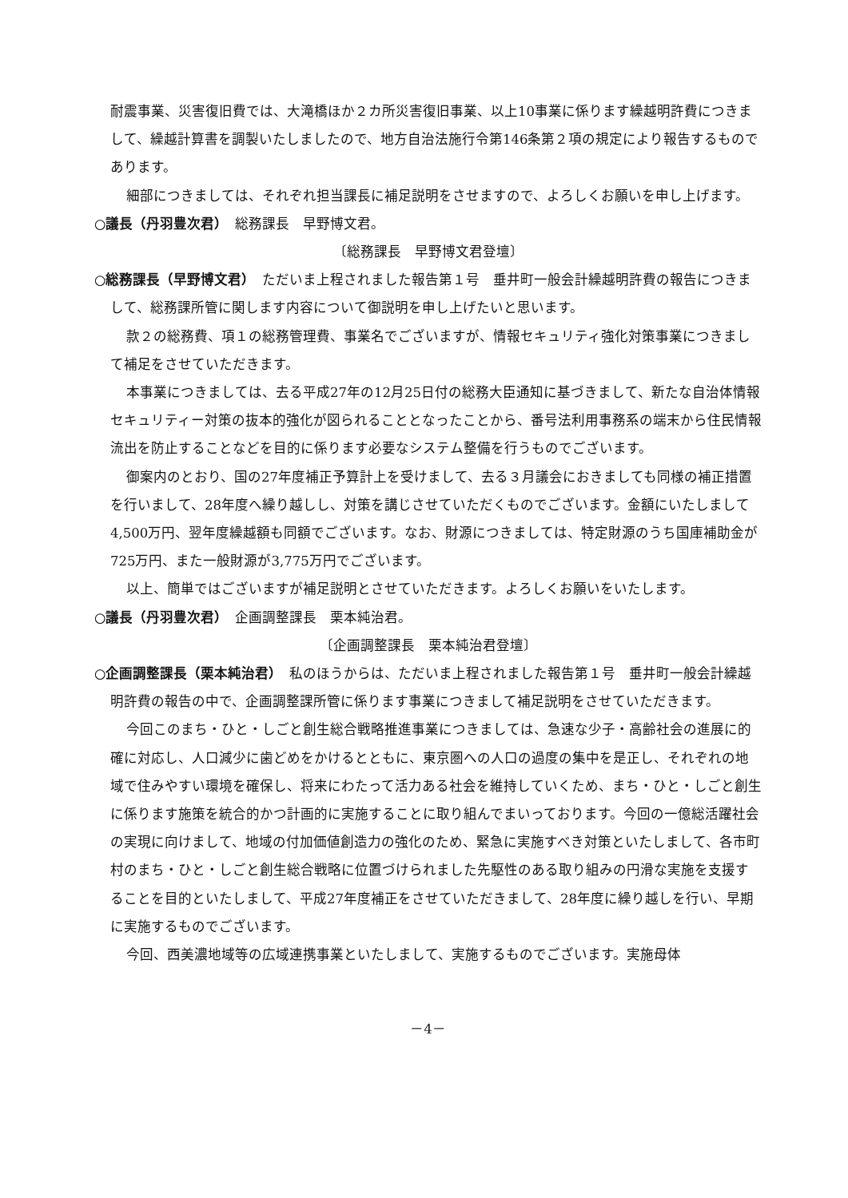耐震事業、災害復旧費では、大滝橋ほか２カ所災害復旧事業、以上10事業に係ります繰越明許費につきまして、繰越計算書を調製いたしましたので、地方自治法施行令第146条第２項の規定により報告するものであります。
細部につきましては、それぞれ担当課長に補足説明をさせますので、よろしくお願いを申し上げます。
○議長（丹羽豊次君）　総務課長　早野博文君。
〔総務課長　早野博文君登壇〕
○総務課長（早野博文君）　ただいま上程されました報告第１号　垂井町一般会計繰越明許費の報告につきまして、総務課所管に関します内容について御説明を申し上げたいと思います。
款２の総務費、項１の総務管理費、事業名でございますが、情報セキュリティ強化対策事業につきまして補足をさせていただきます。
本事業につきましては、去る平成27年の12月25日付の総務大臣通知に基づきまして、新たな自治体情報セキュリティー対策の抜本的強化が図られることとなったことから、番号法利用事務系の端末から住民情報流出を防止することなどを目的に係ります必要なシステム整備を行うものでございます。
御案内のとおり、国の27年度補正予算計上を受けまして、去る３月議会におきましても同様の補正措置を行いまして、28年度へ繰り越しし、対策を講じさせていただくものでございます。金額にいたしまして4,500万円、翌年度繰越額も同額でございます。なお、財源につきましては、特定財源のうち国庫補助金が725万円、また一般財源が3,775万円でございます。
以上、簡単ではございますが補足説明とさせていただきます。よろしくお願いをいたします。
○議長（丹羽豊次君）　企画調整課長　栗本純治君。
〔企画調整課長　栗本純治君登壇〕
○企画調整課長（栗本純治君）　私のほうからは、ただいま上程されました報告第１号　垂井町一般会計繰越明許費の報告の中で、企画調整課所管に係ります事業につきまして補足説明をさせていただきます。
今回このまち・ひと・しごと創生総合戦略推進事業につきましては、急速な少子・高齢社会の進展に的確に対応し、人口減少に歯どめをかけるとともに、東京圏への人口の過度の集中を是正し、それぞれの地域で住みやすい環境を確保し、将来にわたって活力ある社会を維持していくため、まち・ひと・しごと創生に係ります施策を統合的かつ計画的に実施することに取り組んでまいっております。今回の一億総活躍社会の実現に向けまして、地域の付加価値創造力の強化のため、緊急に実施すべき対策といたしまして、各市町村のまち・ひと・しごと創生総合戦略に位置づけられました先駆性のある取り組みの円滑な実施を支援することを目的といたしまして、平成27年度補正をさせていただきまして、28年度に繰り越しを行い、早期に実施するものでございます。
今回、西美濃地域等の広域連携事業といたしまして、実施するものでございます。実施母体
－4－